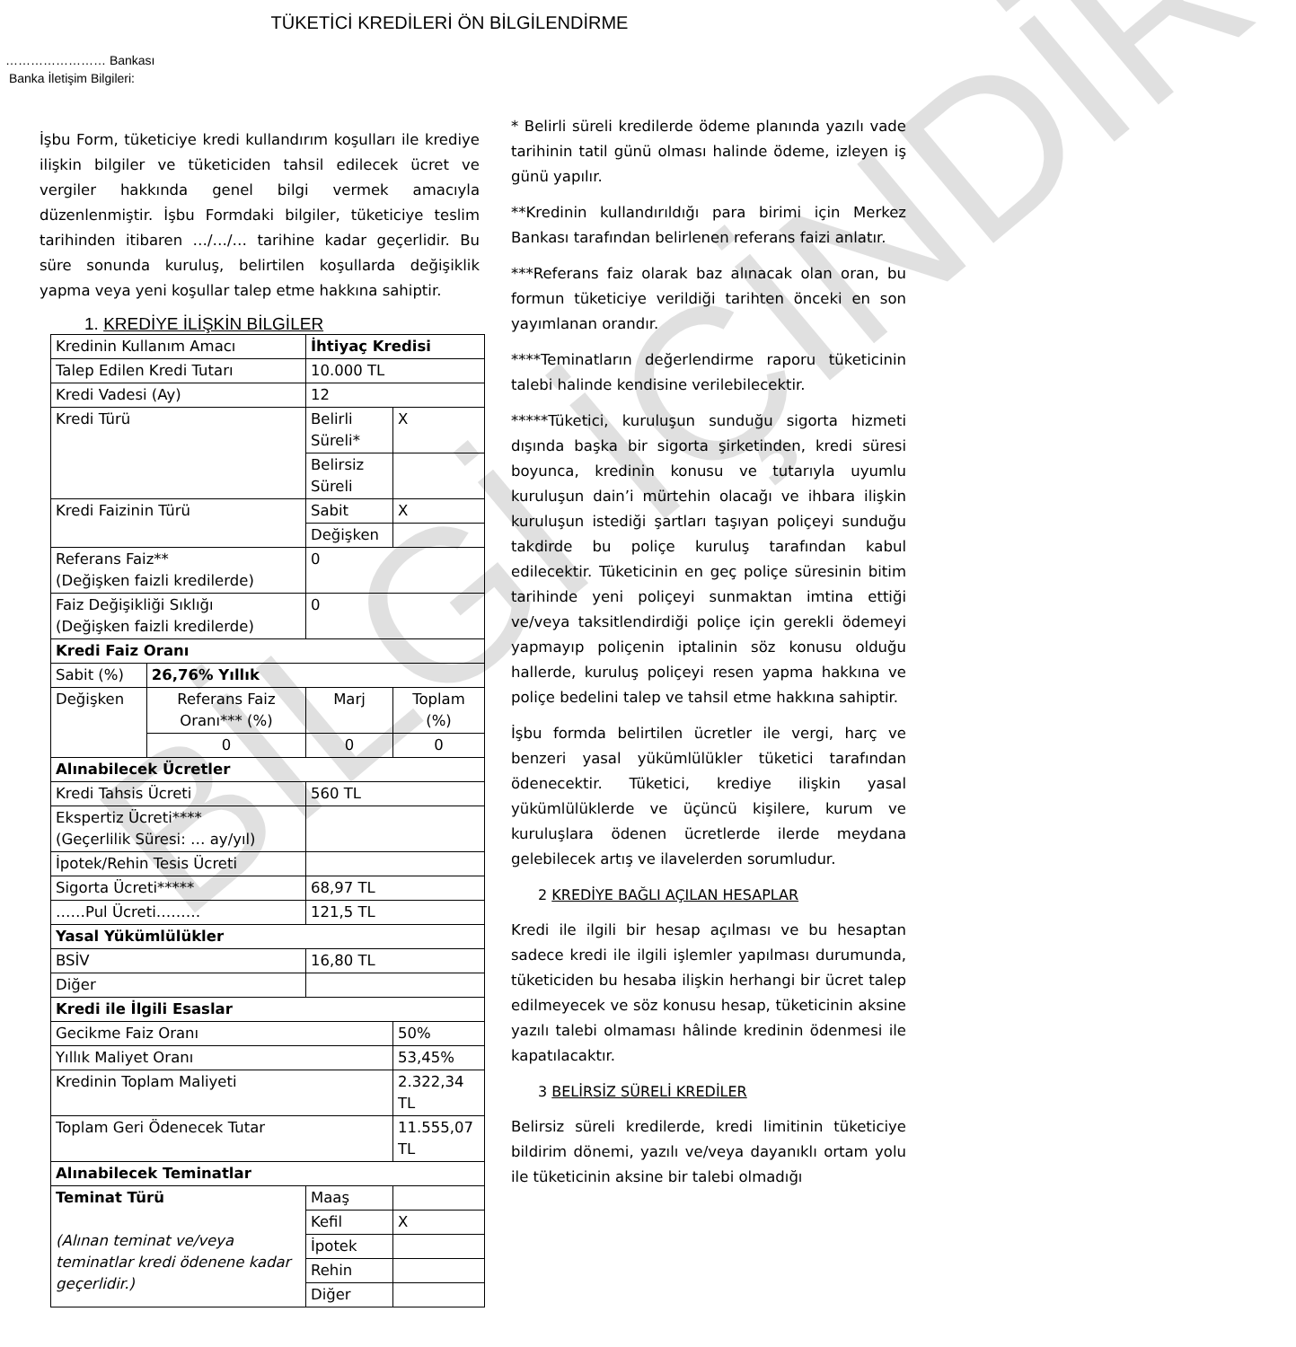TÜKETİCİ KREDİLERİ ÖN BİLGİLENDİRME
…………………… Bankası
Banka İletişim Bilgileri:
İşbu Form, tüketiciye kredi kullandırım koşulları ile krediye ilişkin bilgiler ve tüketiciden tahsil edilecek ücret ve vergiler hakkında genel bilgi vermek amacıyla düzenlenmiştir. İşbu Formdaki bilgiler, tüketiciye teslim tarihinden itibaren …/…/… tarihine kadar geçerlidir. Bu süre sonunda kuruluş, belirtilen koşullarda değişiklik yapma veya yeni koşullar talep etme hakkına sahiptir.
1. KREDİYE İLİŞKİN BİLGİLER
| Kredinin Kullanım Amacı | | İhtiyaç Kredisi | | |
| Talep Edilen Kredi Tutarı | | 10.000 TL | | |
| Kredi Vadesi (Ay) | | 12 | | |
| Kredi Türü | | Belirli Süreli* | | X |
| | | Belirsiz Süreli | | |
| Kredi Faizinin Türü | | Sabit | | X |
| | | Değişken | | |
| Referans Faiz** (Değişken faizli kredilerde) | | 0 | | |
| Faiz Değişikliği Sıklığı (Değişken faizli kredilerde) | | 0 | | |
| Kredi Faiz Oranı | | | | |
| Sabit (%) | 26,76% Yıllık | | | |
| Değişken | Referans Faiz Oranı*** (%) | Marj | Toplam (%) | |
| | 0 | 0 | 0 | |
| Alınabilecek Ücretler | | | | |
| Kredi Tahsis Ücreti | | 560 TL | | |
| Ekspertiz Ücreti**** (Geçerlilik Süresi: … ay/yıl) | | | | |
| İpotek/Rehin Tesis Ücreti | | | | |
| Sigorta Ücreti***** | | 68,97 TL | | |
| ……Pul Ücreti……… | | 121,5 TL | | |
| Yasal Yükümlülükler | | | | |
| BSİV | | 16,80 TL | | |
| Diğer | | | | |
| Kredi ile İlgili Esaslar | | | | |
| Gecikme Faiz Oranı | | | 50% | |
| Yıllık Maliyet Oranı | | | 53,45% | |
| Kredinin Toplam Maliyeti | | | 2.322,34 TL | |
| Toplam Geri Ödenecek Tutar | | | 11.555,07 TL | |
| Alınabilecek Teminatlar | | | | |
| Teminat Türü (Alınan teminat ve/veya teminatlar kredi ödenene kadar geçerlidir.) | | Maaş | | |
| | | Kefil | X | |
| | | İpotek | | |
| | | Rehin | | |
| | | Diğer | | |
* Belirli süreli kredilerde ödeme planında yazılı vade tarihinin tatil günü olması halinde ödeme, izleyen iş günü yapılır.
**Kredinin kullandırıldığı para birimi için Merkez Bankası tarafından belirlenen referans faizi anlatır.
***Referans faiz olarak baz alınacak olan oran, bu formun tüketiciye verildiği tarihten önceki en son yayımlanan orandır.
****Teminatların değerlendirme raporu tüketicinin talebi halinde kendisine verilebilecektir.
*****Tüketici, kuruluşun sunduğu sigorta hizmeti dışında başka bir sigorta şirketinden, kredi süresi boyunca, kredinin konusu ve tutarıyla uyumlu kuruluşun dain’i mürtehin olacağı ve ihbara ilişkin kuruluşun istediği şartları taşıyan poliçeyi sunduğu takdirde bu poliçe kuruluş tarafından kabul edilecektir. Tüketicinin en geç poliçe süresinin bitim tarihinde yeni poliçeyi sunmaktan imtina ettiği ve/veya taksitlendirdiği poliçe için gerekli ödemeyi yapmayıp poliçenin iptalinin söz konusu olduğu hallerde, kuruluş poliçeyi resen yapma hakkına ve poliçe bedelini talep ve tahsil etme hakkına sahiptir.
İşbu formda belirtilen ücretler ile vergi, harç ve benzeri yasal yükümlülükler tüketici tarafından ödenecektir. Tüketici, krediye ilişkin yasal yükümlülüklerde ve üçüncü kişilere, kurum ve kuruluşlara ödenen ücretlerde ilerde meydana gelebilecek artış ve ilavelerden sorumludur.
2 KREDİYE BAĞLI AÇILAN HESAPLAR
Kredi ile ilgili bir hesap açılması ve bu hesaptan sadece kredi ile ilgili işlemler yapılması durumunda, tüketiciden bu hesaba ilişkin herhangi bir ücret talep edilmeyecek ve söz konusu hesap, tüketicinin aksine yazılı talebi olmaması hâlinde kredinin ödenmesi ile kapatılacaktır.
3 BELİRSİZ SÜRELİ KREDİLER
Belirsiz süreli kredilerde, kredi limitinin tüketiciye bildirim dönemi, yazılı ve/veya dayanıklı ortam yolu ile tüketicinin aksine bir talebi olmadığı
BİLGİ İÇİNDİR